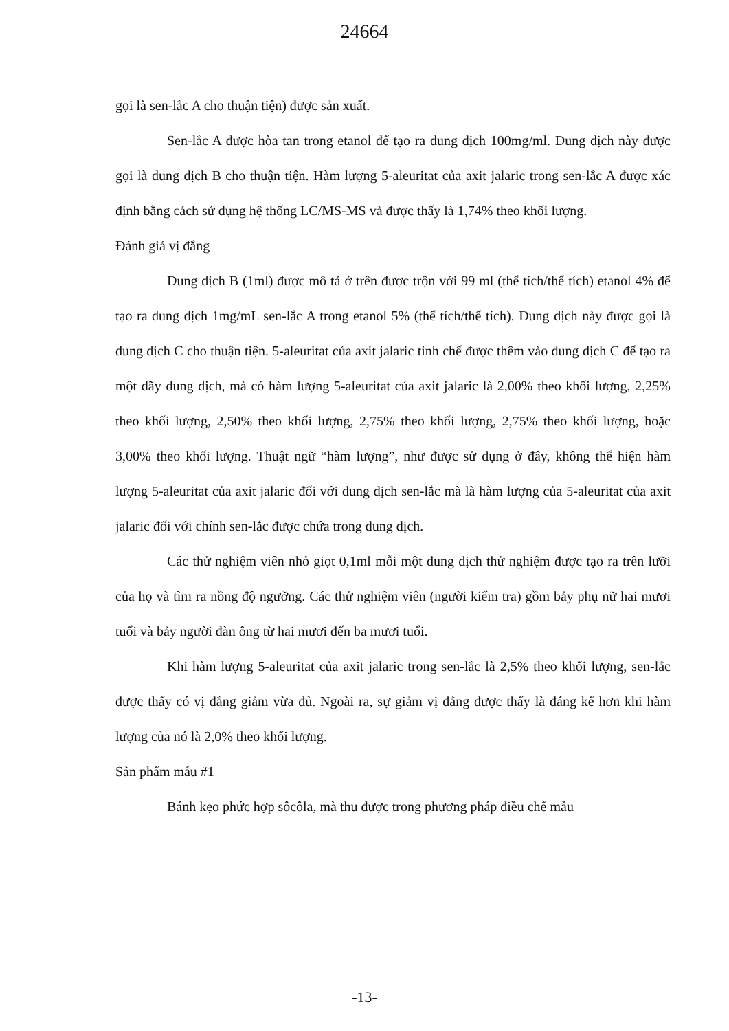24664
gọi là sen-lắc A cho thuận tiện) được sản xuất.
Sen-lắc A được hòa tan trong etanol để tạo ra dung dịch 100mg/ml. Dung dịch này được gọi là dung dịch B cho thuận tiện. Hàm lượng 5-aleuritat của axit jalaric trong sen-lắc A được xác định bằng cách sử dụng hệ thống LC/MS-MS và được thấy là 1,74% theo khối lượng.
Đánh giá vị đắng
Dung dịch B (1ml) được mô tả ở trên được trộn với 99 ml (thể tích/thể tích) etanol 4% để tạo ra dung dịch 1mg/mL sen-lắc A trong etanol 5% (thể tích/thể tích). Dung dịch này được gọi là dung dịch C cho thuận tiện. 5-aleuritat của axit jalaric tinh chế được thêm vào dung dịch C để tạo ra một dãy dung dịch, mà có hàm lượng 5-aleuritat của axit jalaric là 2,00% theo khối lượng, 2,25% theo khối lượng, 2,50% theo khối lượng, 2,75% theo khối lượng, 2,75% theo khối lượng, hoặc 3,00% theo khối lượng. Thuật ngữ “hàm lượng”, như được sử dụng ở đây, không thể hiện hàm lượng 5-aleuritat của axit jalaric đối với dung dịch sen-lắc mà là hàm lượng của 5-aleuritat của axit jalaric đối với chính sen-lắc được chứa trong dung dịch.
Các thử nghiệm viên nhỏ giọt 0,1ml mỗi một dung dịch thử nghiệm được tạo ra trên lưỡi của họ và tìm ra nồng độ ngưỡng. Các thử nghiệm viên (người kiểm tra) gồm bảy phụ nữ hai mươi tuổi và bảy người đàn ông từ hai mươi đến ba mươi tuổi.
Khi hàm lượng 5-aleuritat của axit jalaric trong sen-lắc là 2,5% theo khối lượng, sen-lắc được thấy có vị đắng giảm vừa đủ. Ngoài ra, sự giảm vị đắng được thấy là đáng kể hơn khi hàm lượng của nó là 2,0% theo khối lượng.
Sản phẩm mẫu #1
Bánh kẹo phức hợp sôcôla, mà thu được trong phương pháp điều chế mẫu
-13-